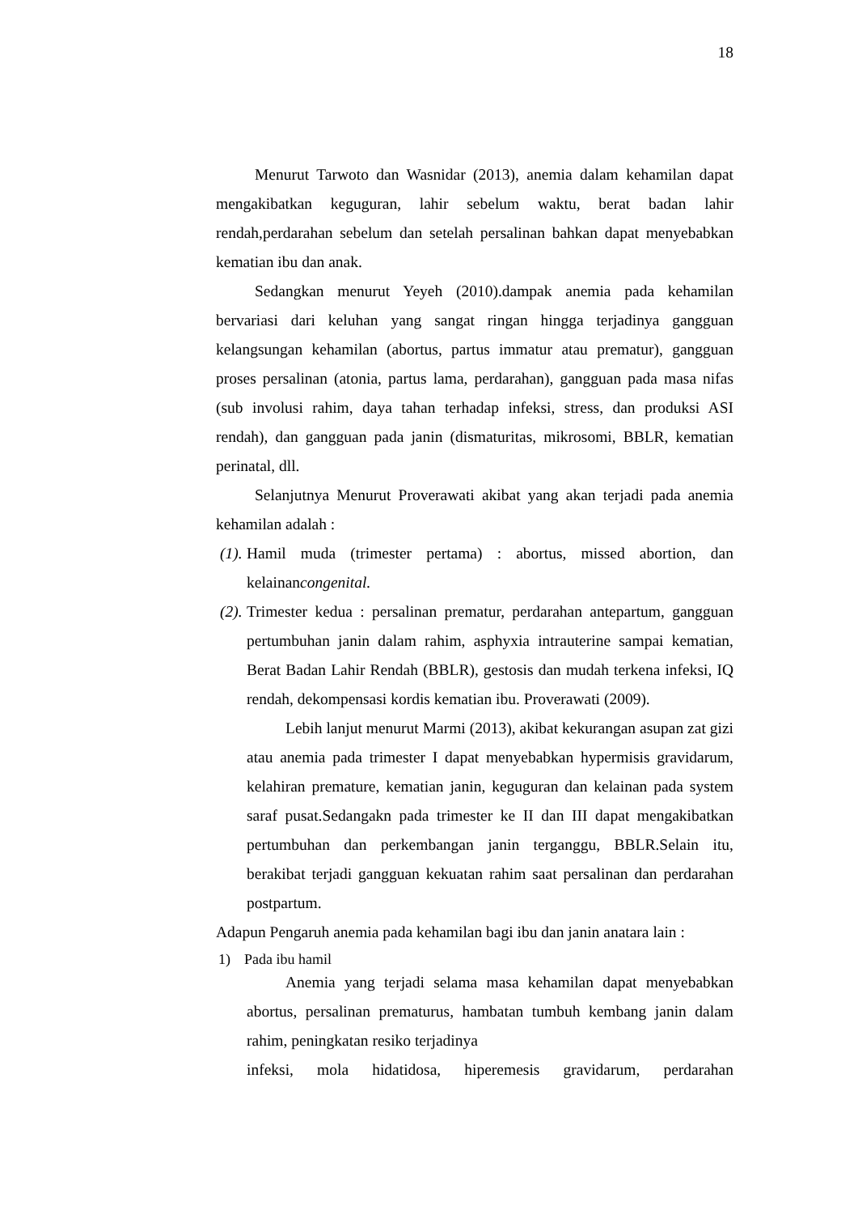18
Menurut Tarwoto dan Wasnidar (2013), anemia dalam kehamilan dapat mengakibatkan keguguran, lahir sebelum waktu, berat badan lahir rendah,perdarahan sebelum dan setelah persalinan bahkan dapat menyebabkan kematian ibu dan anak.
Sedangkan menurut Yeyeh (2010).dampak anemia pada kehamilan bervariasi dari keluhan yang sangat ringan hingga terjadinya gangguan kelangsungan kehamilan (abortus, partus immatur atau prematur), gangguan proses persalinan (atonia, partus lama, perdarahan), gangguan pada masa nifas (sub involusi rahim, daya tahan terhadap infeksi, stress, dan produksi ASI rendah), dan gangguan pada janin (dismaturitas, mikrosomi, BBLR, kematian perinatal, dll.
Selanjutnya Menurut Proverawati akibat yang akan terjadi pada anemia kehamilan adalah :
(1). Hamil muda (trimester pertama) : abortus, missed abortion, dan kelainancongenital.
(2). Trimester kedua : persalinan prematur, perdarahan antepartum, gangguan pertumbuhan janin dalam rahim, asphyxia intrauterine sampai kematian, Berat Badan Lahir Rendah (BBLR), gestosis dan mudah terkena infeksi, IQ rendah, dekompensasi kordis kematian ibu. Proverawati (2009).
Lebih lanjut menurut Marmi (2013), akibat kekurangan asupan zat gizi atau anemia pada trimester I dapat menyebabkan hypermisis gravidarum, kelahiran premature, kematian janin, keguguran dan kelainan pada system saraf pusat.Sedangakn pada trimester ke II dan III dapat mengakibatkan pertumbuhan dan perkembangan janin terganggu, BBLR.Selain itu, berakibat terjadi gangguan kekuatan rahim saat persalinan dan perdarahan postpartum.
Adapun Pengaruh anemia pada kehamilan bagi ibu dan janin anatara lain :
1) Pada ibu hamil
Anemia yang terjadi selama masa kehamilan dapat menyebabkan abortus, persalinan prematurus, hambatan tumbuh kembang janin dalam rahim, peningkatan resiko terjadinya
infeksi, mola hidatidosa, hiperemesis gravidarum, perdarahan